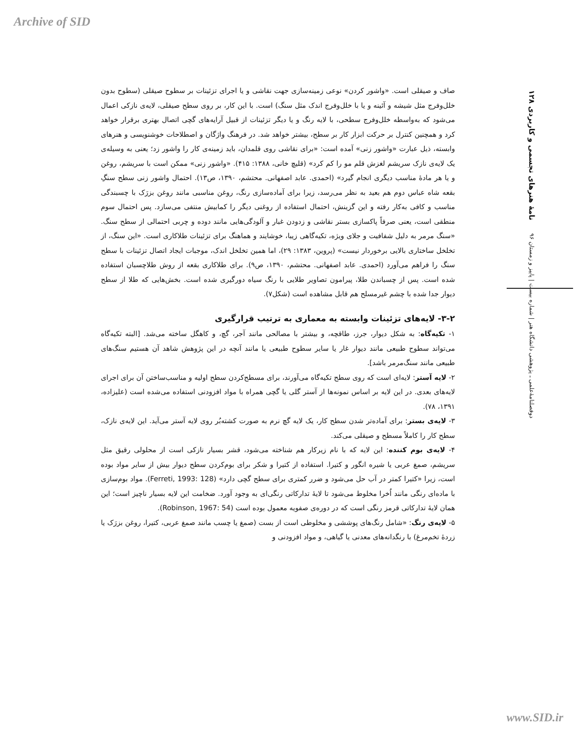Archive of SID
دوفصلنامهٔ‌علمی ـ پژوهشی دانشگاه هنر | شماره بیست | پاییز و زمستان ۹۶ نامهٔ هنرهای تجسمی و کاربردی ۱۲۸
صاف و صیقلی است. «واشور کردن» نوعی زمینه‌سازی جهت نقاشی و یا اجرای تزئینات بر سطوح صیقلی (سطوح بدون خلل‌وفرج مثل شیشه و آئینه و یا با خلل‌وفرج اندک مثل سنگ) است. با این کار، بر روی سطح صیقلی، لایه‌ی نازکی اعمال می‌شود که به‌واسطه خلل‌وفرج سطحی، با لایه رنگ و یا دیگر تزئینات از قبیل آرایه‌های گچی اتصال بهتری برقرار خواهد کرد و همچنین کنترل بر حرکت ابزار کار بر سطح، بیشتر خواهد شد. در فرهنگ واژگان و اصطلاحات خوشنویسی و هنرهای وابسته، ذیل عبارت «واشور زنی» آمده است: «برای نقاشی روی قلمدان، باید زمینه‌ی کار را واشور زد؛ یعنی به وسیله‌ی یک لایه‌ی نازک سریشم لغزش قلم مو را کم کرد» (قلیچ خانی، ۱۳۸۸: ۴۱۵). «واشور زنی» ممکن است با سریشم، روغن و یا هر مادهٔ مناسب دیگری انجام گیرد» (احمدی. عابد اصفهانی. محتشم، ۱۳۹۰، ص۱۳). احتمال واشور زنی سطح سنگِ بقعه شاه عباس دوم هم بعید به نظر می‌رسد، زیرا برای آماده‌سازی رنگ، روغن مناسبی مانند روغن بزرَک با چسبندگی مناسب و کافی به‌کار رفته و این گزینش، احتمال استفاده از روغنی دیگر را کمابیش منتفی می‌سازد. پس احتمال سوم منطقی است، یعنی صرفاً پاکسازی بستر نقاشی و زدودن غبار و آلودگی‌هایی مانند دوده و چربی احتمالی از سطح سنگ. «سنگ مرمر به دلیل شفافیت و جلای ویژه، تکیه‌گاهی زیبا، خوشایند و هماهنگ برای تزئینات طلاکاری است. «این سنگ، از تخلخل ساختاری بالایی برخوردار نیست» (پروین، ۱۳۸۳: ۲۹)، اما همین تخلخل اندک، موجبات ایجاد اتصال تزئینات با سطح سنگ را فراهم می‌آورد (احمدی. عابد اصفهانی. محتشم، ۱۳۹۰، ص۹). برای طلاکاری بقعه از روش طلاچسبان استفاده شده است. پس از چسباندن طلا، پیرامون تصاویر طلایی با رنگ سیاه دورگیری شده است. بخش‌هایی که طلا از سطح دیوار جدا شده با چشم غیرمسلح هم قابل مشاهده است (شکل۷).
۳-۲- لایه‌های تزئینات وابسته به معماری به ترتیب قرارگیری
۱- تکیه‌گاه: به شکل دیوار، جرز، طاقچه، و بیشتر با مصالحی مانند آجر، گچ، و کاهگل ساخته می‌شد. [البته تکیه‌گاه می‌تواند سطوح طبیعی مانند دیوار غار یا سایر سطوح طبیعی یا مانند آنچه در این پژوهش شاهد آن هستیم سنگ‌های طبیعی مانند سنگ‌مرمر باشد].
۲- لایه آستر: لایه‌ای است که روی سطح تکیه‌گاه می‌آورند، برای مسطح‌کردن سطح اولیه و مناسب‌ساختن آن برای اجرای لایه‌های بعدی. در این لایه بر اساس نمونه‌ها از آستر گلی یا گچی همراه با مواد افزودنی استفاده می‌شده است (علیزاده، ۱۳۹۱، ۷۸).
۳- لایه‌ی بستر: برای آماده‌تر شدن سطح کار، یک لایه گچ نرم به صورت کشته‌بُر روی لایه آستر می‌آید. این لایه‌ی نازک، سطح کار را کاملاً مسطح و صیقلی می‌کند.
۴- لایه‌ی بوم کننده: این لایه که با نام زیرکار هم شناخته می‌شود، قشر بسیار نازکی است از محلولی رقیق مثل سریشم، صمغ عربی یا شیره انگور و کتیرا. استفاده از کتیرا و شکر برای بوم‌کردن سطح دیوار بیش از سایر مواد بوده است، زیرا «کتیرا کمتر در آب حل می‌شود و ضرر کمتری برای سطح گچی دارد» (Ferreti, 1993: 128). مواد بوم‌سازی با ماده‌ای رنگی مانند اُخرا مخلوط می‌شود تا لایهٔ تدارکاتی رنگی‌ای به وجود آورد. ضخامت این لایه بسیار ناچیز است؛ این همان لایهٔ تدارکاتی قرمز رنگی است که در دوره‌ی صفویه معمول بوده است (Robinson, 1967: 54).
۵- لایه‌ی رنگ: «شامل رنگ‌های پوششی و مخلوطی است از بست (صمغ یا چسب مانند صمغ عربی، کتیرا، روغن بزرَک یا زردهٔ تخم‌مرغ) با رنگدانه‌های معدنی یا گیاهی، و مواد افزودنی و
www.SID.ir